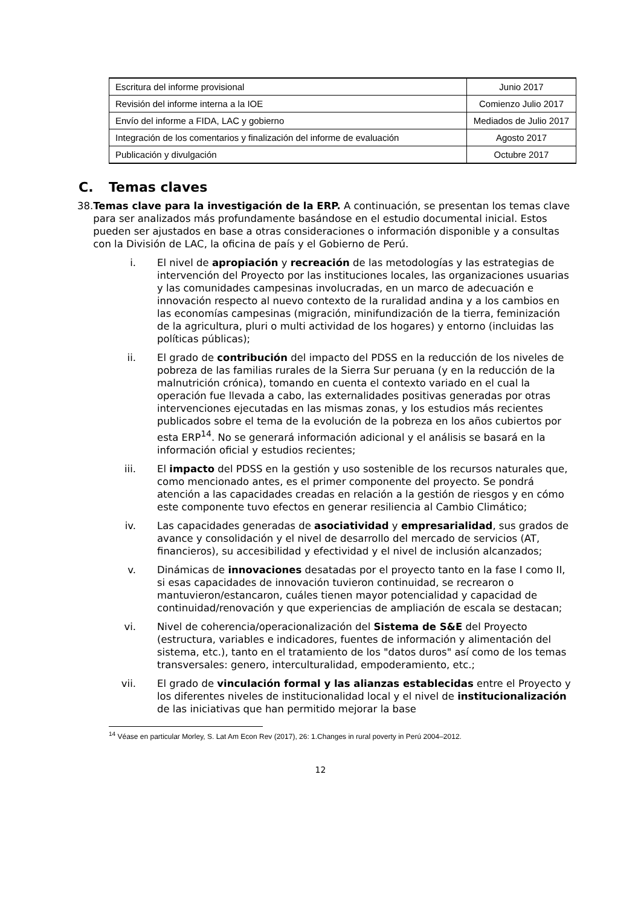| Escritura del informe provisional | Junio 2017 |
| Revisión del informe interna a la IOE | Comienzo Julio 2017 |
| Envío del informe a FIDA, LAC y gobierno | Mediados de Julio 2017 |
| Integración de los comentarios y finalización del informe de evaluación | Agosto 2017 |
| Publicación y divulgación | Octubre 2017 |
C. Temas claves
38. Temas clave para la investigación de la ERP. A continuación, se presentan los temas clave para ser analizados más profundamente basándose en el estudio documental inicial. Estos pueden ser ajustados en base a otras consideraciones o información disponible y a consultas con la División de LAC, la oficina de país y el Gobierno de Perú.
i. El nivel de apropiación y recreación de las metodologías y las estrategias de intervención del Proyecto por las instituciones locales, las organizaciones usuarias y las comunidades campesinas involucradas, en un marco de adecuación e innovación respecto al nuevo contexto de la ruralidad andina y a los cambios en las economías campesinas (migración, minifundización de la tierra, feminización de la agricultura, pluri o multi actividad de los hogares) y entorno (incluidas las políticas públicas);
ii. El grado de contribución del impacto del PDSS en la reducción de los niveles de pobreza de las familias rurales de la Sierra Sur peruana (y en la reducción de la malnutrición crónica), tomando en cuenta el contexto variado en el cual la operación fue llevada a cabo, las externalidades positivas generadas por otras intervenciones ejecutadas en las mismas zonas, y los estudios más recientes publicados sobre el tema de la evolución de la pobreza en los años cubiertos por esta ERP<sup>14</sup>. No se generará información adicional y el análisis se basará en la información oficial y estudios recientes;
iii. El impacto del PDSS en la gestión y uso sostenible de los recursos naturales que, como mencionado antes, es el primer componente del proyecto. Se pondrá atención a las capacidades creadas en relación a la gestión de riesgos y en cómo este componente tuvo efectos en generar resiliencia al Cambio Climático;
iv. Las capacidades generadas de asociatividad y empresarialidad, sus grados de avance y consolidación y el nivel de desarrollo del mercado de servicios (AT, financieros), su accesibilidad y efectividad y el nivel de inclusión alcanzados;
v. Dinámicas de innovaciones desatadas por el proyecto tanto en la fase I como II, si esas capacidades de innovación tuvieron continuidad, se recrearon o mantuvieron/estancaron, cuáles tienen mayor potencialidad y capacidad de continuidad/renovación y que experiencias de ampliación de escala se destacan;
vi. Nivel de coherencia/operacionalización del Sistema de S&E del Proyecto (estructura, variables e indicadores, fuentes de información y alimentación del sistema, etc.), tanto en el tratamiento de los "datos duros" así como de los temas transversales: genero, interculturalidad, empoderamiento, etc.;
vii. El grado de vinculación formal y las alianzas establecidas entre el Proyecto y los diferentes niveles de institucionalidad local y el nivel de institucionalización de las iniciativas que han permitido mejorar la base
<sup>14</sup> Véase en particular Morley, S. Lat Am Econ Rev (2017), 26: 1.Changes in rural poverty in Perú 2004–2012.
12